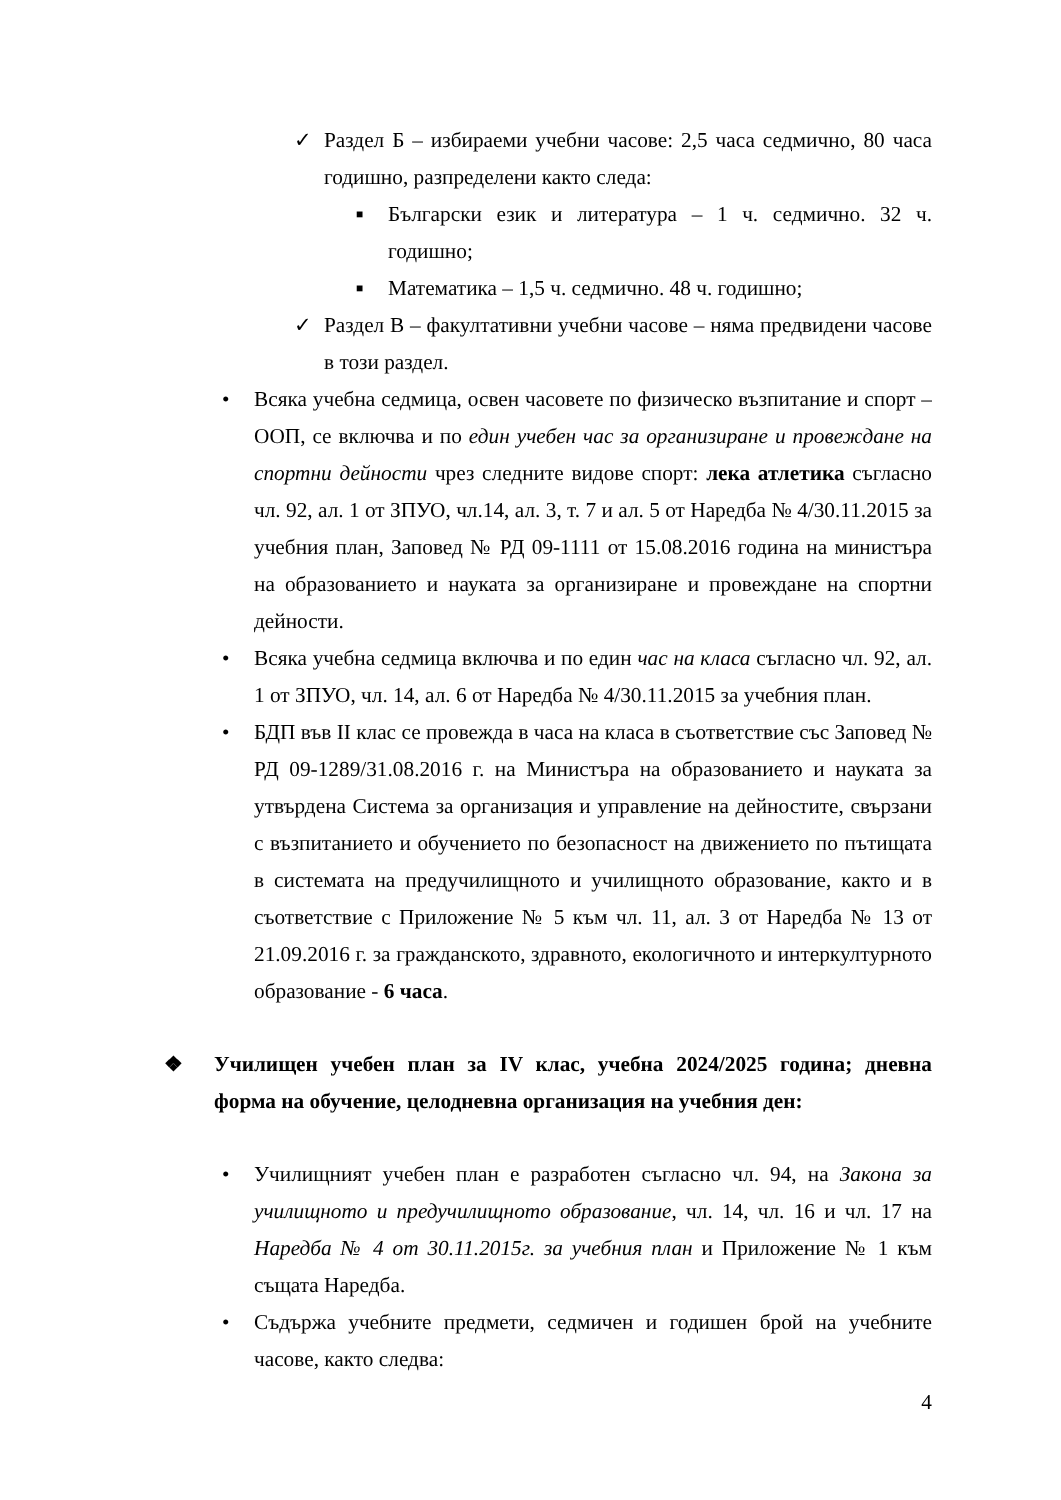✓ Раздел Б – избираеми учебни часове: 2,5 часа седмично, 80 часа годишно, разпределени както следа:
■ Български език и литература – 1 ч. седмично. 32 ч. годишно;
■ Математика – 1,5 ч. седмично. 48 ч. годишно;
✓ Раздел В – факултативни учебни часове – няма предвидени часове в този раздел.
• Всяка учебна седмица, освен часовете по физическо възпитание и спорт – ООП, се включва и по един учебен час за организиране и провеждане на спортни дейности чрез следните видове спорт: лека атлетика съгласно чл. 92, ал. 1 от ЗПУО, чл.14, ал. 3, т. 7 и ал. 5 от Наредба № 4/30.11.2015 за учебния план, Заповед № РД 09-1111 от 15.08.2016 година на министъра на образованието и науката за организиране и провеждане на спортни дейности.
• Всяка учебна седмица включва и по един час на класа съгласно чл. 92, ал. 1 от ЗПУО, чл. 14, ал. 6 от Наредба № 4/30.11.2015 за учебния план.
• БДП във II клас се провежда в часа на класа в съответствие със Заповед № РД 09-1289/31.08.2016 г. на Министъра на образованието и науката за утвърдена Система за организация и управление на дейностите, свързани с възпитанието и обучението по безопасност на движението по пътищата в системата на предучилищното и училищното образование, както и в съответствие с Приложение № 5 към чл. 11, ал. 3 от Наредба № 13 от 21.09.2016 г. за гражданското, здравното, екологичното и интеркултурното образование - 6 часа.
❖ Училищен учебен план за IV клас, учебна 2024/2025 година; дневна форма на обучение, целодневна организация на учебния ден:
• Училищният учебен план е разработен съгласно чл. 94, на Закона за училищното и предучилищното образование, чл. 14, чл. 16 и чл. 17 на Наредба № 4 от 30.11.2015г. за учебния план и Приложение № 1 към същата Наредба.
• Съдържа учебните предмети, седмичен и годишен брой на учебните часове, както следва:
4